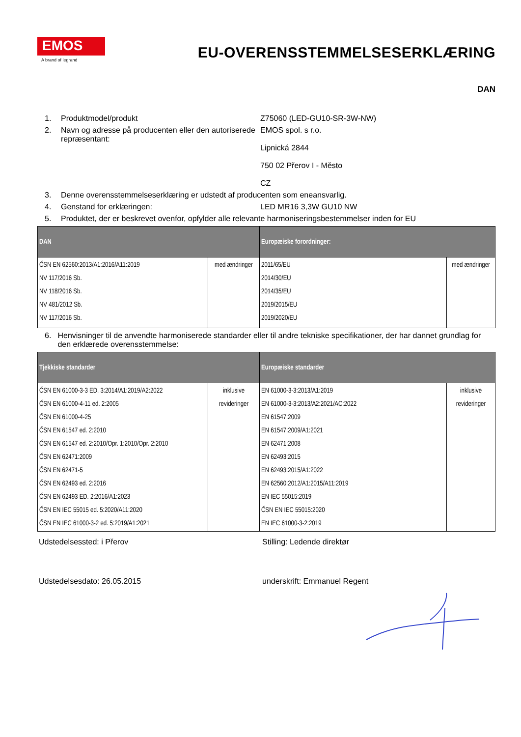EMOS
A brand of legrand
EU-OVERENSSTEMMELSESERKLÆRING
DAN
1. Produktmodel/produkt Z75060 (LED-GU10-SR-3W-NW)
2. Navn og adresse på producenten eller den autoriserede repræsentant: EMOS spol. s r.o.
Lipnická 2844
750 02 Přerov I - Město
CZ
3. Denne overensstemmelseserklæring er udstedt af producenten som eneansvarlig.
4. Genstand for erklæringen: LED MR16 3,3W GU10 NW
5. Produktet, der er beskrevet ovenfor, opfylder alle relevante harmoniseringsbestemmelser inden for EU
| DAN | | Europæiske forordninger: | |
| --- | --- | --- | --- |
| ČSN EN 62560:2013/A1:2016/A11:2019 NV 117/2016 Sb. NV 118/2016 Sb. NV 481/2012 Sb. NV 117/2016 Sb. | med ændringer | 2011/65/EU 2014/30/EU 2014/35/EU 2019/2015/EU 2019/2020/EU | med ændringer |
6. Henvisninger til de anvendte harmoniserede standarder eller til andre tekniske specifikationer, der har dannet grundlag for den erklærede overensstemmelse:
| Tjekkiske standarder | | Europæiske standarder | |
| --- | --- | --- | --- |
| ČSN EN 61000-3-3 ED. 3:2014/A1:2019/A2:2022 ČSN EN 61000-4-11 ed. 2:2005 ČSN EN 61000-4-25 ČSN EN 61547 ed. 2:2010 ČSN EN 61547 ed. 2:2010/Opr. 1:2010/Opr. 2:2010 ČSN EN 62471:2009 ČSN EN 62471-5 ČSN EN 62493 ed. 2:2016 ČSN EN 62493 ED. 2:2016/A1:2023 ČSN EN IEC 55015 ed. 5:2020/A11:2020 ČSN EN IEC 61000-3-2 ed. 5:2019/A1:2021 | inklusive revideringer | EN 61000-3-3:2013/A1:2019 EN 61000-3-3:2013/A2:2021/AC:2022 EN 61547:2009 EN 61547:2009/A1:2021 EN 62471:2008 EN 62493:2015 EN 62493:2015/A1:2022 EN 62560:2012/A1:2015/A11:2019 EN IEC 55015:2019 ČSN EN IEC 55015:2020 EN IEC 61000-3-2:2019 | inklusive revideringer |
Udstedelsessted: i Přerov Stilling: Ledende direktør
Udstedelsesdato: 26.05.2015 underskrift: Emmanuel Regent